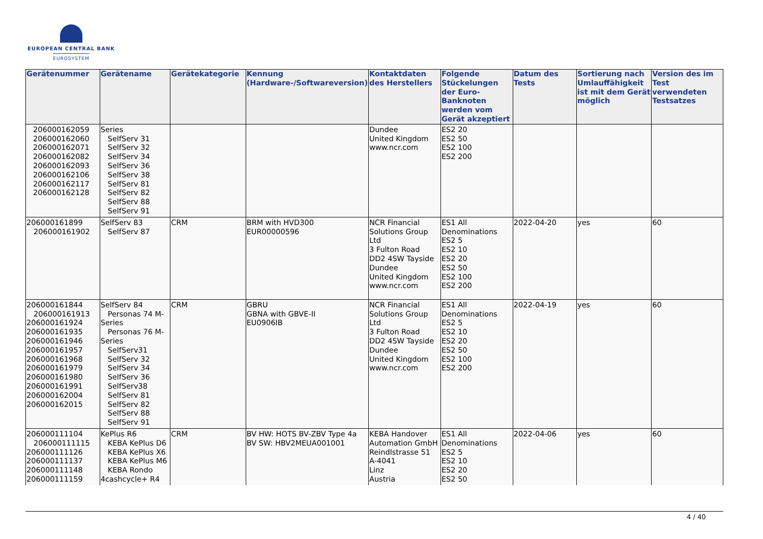EUROPEAN CENTRAL BANK
EUROSYSTEM
| Gerätenummer | Gerätename | Gerätekategorie | Kennung (Hardware-/Softwareversion) | Kontaktdaten des Herstellers | Folgende Stückelungen der Euro-Banknoten werden vom Gerät akzeptiert | Datum des Tests | Sortierung nach Umlauffähigkeit ist mit dem Gerät möglich | Version des im Test verwendeten Testsatzes |
| --- | --- | --- | --- | --- | --- | --- | --- | --- |
| 206000162059 206000162060 206000162071 206000162082 206000162093 206000162106 206000162117 206000162128 | Series SelfServ 31 SelfServ 32 SelfServ 34 SelfServ 36 SelfServ 38 SelfServ 81 SelfServ 82 SelfServ 88 SelfServ 91 | | | Dundee United Kingdom www.ncr.com | ES2 20 ES2 50 ES2 100 ES2 200 | | | |
| 206000161899 206000161902 | SelfServ 83 SelfServ 87 | CRM | BRM with HVD300 EUR00000596 | NCR Financial Solutions Group Ltd 3 Fulton Road DD2 4SW Tayside Dundee United Kingdom www.ncr.com | ES1 All Denominations ES2 5 ES2 10 ES2 20 ES2 50 ES2 100 ES2 200 | 2022-04-20 | yes | 60 |
| 206000161844 206000161913 206000161924 206000161935 206000161946 206000161957 206000161968 206000161979 206000161980 206000161991 206000162004 206000162015 | SelfServ 84 Personas 74 M- Series Personas 76 M- Series SelfServ31 SelfServ 32 SelfServ 34 SelfServ 36 SelfServ38 SelfServ 81 SelfServ 82 SelfServ 88 SelfServ 91 | CRM | GBRU GBNA with GBVE-II EU0906IB | NCR Financial Solutions Group Ltd 3 Fulton Road DD2 4SW Tayside Dundee United Kingdom www.ncr.com | ES1 All Denominations ES2 5 ES2 10 ES2 20 ES2 50 ES2 100 ES2 200 | 2022-04-19 | yes | 60 |
| 206000111104 206000111115 206000111126 206000111137 206000111148 206000111159 | KePlus R6 KEBA KePlus D6 KEBA KePlus X6 KEBA KePlus M6 KEBA Rondo 4cashcycle+ R4 | CRM | BV HW: HOTS BV-ZBV Type 4a BV SW: HBV2MEUA001001 | KEBA Handover Automation GmbH Reindlstrasse 51 A-4041 Linz Austria | ES1 All Denominations ES2 5 ES2 10 ES2 20 ES2 50 | 2022-04-06 | yes | 60 |
4 / 40